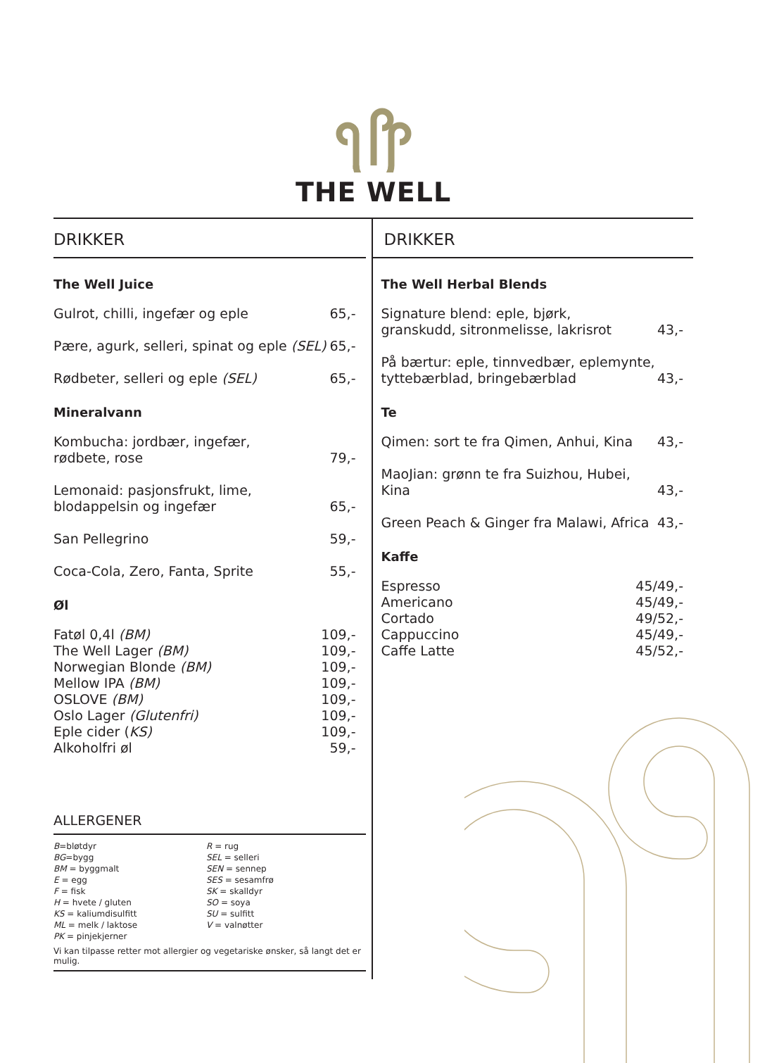THE WELL
DRIKKER
The Well Juice
Gulrot, chilli, ingefær og eple 65,-
Pære, agurk, selleri, spinat og eple (SEL) 65,-
Rødbeter, selleri og eple (SEL) 65,-
Mineralvann
Kombucha: jordbær, ingefær,
rødbete, rose 79,-
Lemonaid: pasjonsfrukt, lime,
blodappelsin og ingefær 65,-
San Pellegrino 59,-
Coca-Cola, Zero, Fanta, Sprite 55,-
Øl
Fatøl 0,4l (BM) 109,-
The Well Lager (BM) 109,-
Norwegian Blonde (BM) 109,-
Mellow IPA (BM) 109,-
OSLOVE (BM) 109,-
Oslo Lager (Glutenfri) 109,-
Eple cider (KS) 109,-
Alkoholfri øl 59,-
ALLERGENER
B=bløtdyr
BG=bygg
BM = byggmalt
E = egg
F = fisk
H = hvete / gluten
KS = kaliumdisulfitt
ML = melk / laktose
PK = pinjekjerner
R = rug
SEL = selleri
SEN = sennep
SES = sesamfrø
SK = skalldyr
SO = soya
SU = sulfitt
V = valnøtter
Vi kan tilpasse retter mot allergier og vegetariske ønsker, så langt det er mulig.
DRIKKER
The Well Herbal Blends
Signature blend: eple, bjørk,
granskudd, sitronmelisse, lakrisrot 43,-
På bærtur: eple, tinnvedbær, eplemynte,
tyttebærblad, bringebærblad 43,-
Te
Qimen: sort te fra Qimen, Anhui, Kina 43,-
MaoJian: grønn te fra Suizhou, Hubei,
Kina 43,-
Green Peach & Ginger fra Malawi, Africa 43,-
Kaffe
Espresso 45/49,-
Americano 45/49,-
Cortado 49/52,-
Cappuccino 45/49,-
Caffe Latte 45/52,-